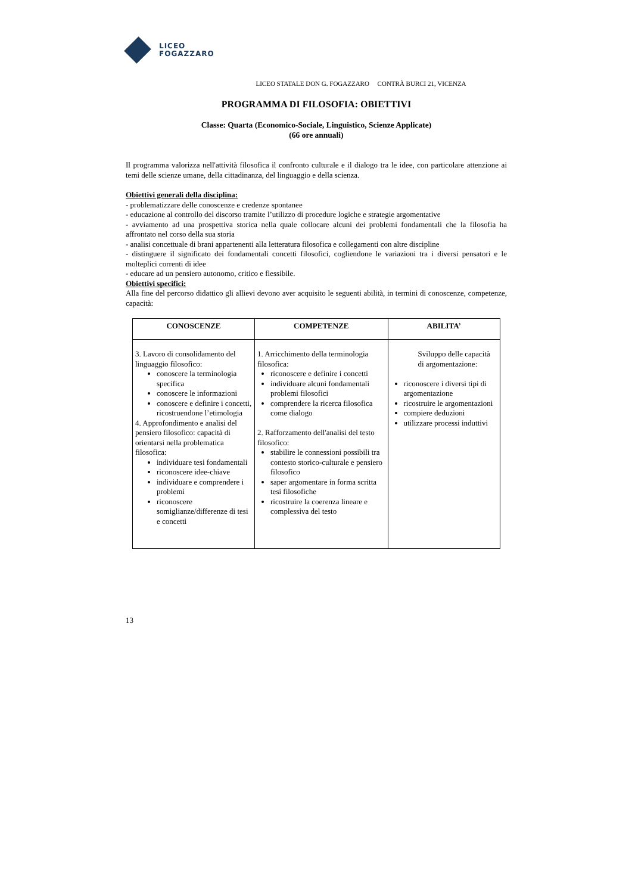LICEO
FOGAZZARO
LICEO STATALE DON G. FOGAZZARO CONTRÀ BURCI 21, VICENZA
PROGRAMMA DI FILOSOFIA: OBIETTIVI
Classe: Quarta (Economico-Sociale, Linguistico, Scienze Applicate)
(66 ore annuali)
Il programma valorizza nell'attività filosofica il confronto culturale e il dialogo tra le idee, con particolare attenzione ai temi delle scienze umane, della cittadinanza, del linguaggio e della scienza.
Obiettivi generali della disciplina:
- problematizzare delle conoscenze e credenze spontanee
- educazione al controllo del discorso tramite l’utilizzo di procedure logiche e strategie argomentative
- avviamento ad una prospettiva storica nella quale collocare alcuni dei problemi fondamentali che la filosofia ha affrontato nel corso della sua storia
- analisi concettuale di brani appartenenti alla letteratura filosofica e collegamenti con altre discipline
- distinguere il significato dei fondamentali concetti filosofici, cogliendone le variazioni tra i diversi pensatori e le molteplici correnti di idee
- educare ad un pensiero autonomo, critico e flessibile.
Obiettivi specifici:
Alla fine del percorso didattico gli allievi devono aver acquisito le seguenti abilità, in termini di conoscenze, competenze, capacità:
| CONOSCENZE | COMPETENZE | ABILITA’ |
| --- | --- | --- |
| 3. Lavoro di consolidamento del linguaggio filosofico: conoscere la terminologia specifica conoscere le informazioni conoscere e definire i concetti, ricostruendone l’etimologia 4. Approfondimento e analisi del pensiero filosofico: capacità di orientarsi nella problematica filosofica: individuare tesi fondamentali riconoscere idee-chiave individuare e comprendere i problemi riconoscere somiglianze/differenze di tesi e concetti | 1. Arricchimento della terminologia filosofica: riconoscere e definire i concetti individuare alcuni fondamentali problemi filosofici comprendere la ricerca filosofica come dialogo 2. Rafforzamento dell'analisi del testo filosofico: stabilire le connessioni possibili tra contesto storico-culturale e pensiero filosofico saper argomentare in forma scritta tesi filosofiche ricostruire la coerenza lineare e complessiva del testo | Sviluppo delle capacità di argomentazione: riconoscere i diversi tipi di argomentazione ricostruire le argomentazioni compiere deduzioni utilizzare processi induttivi |
13